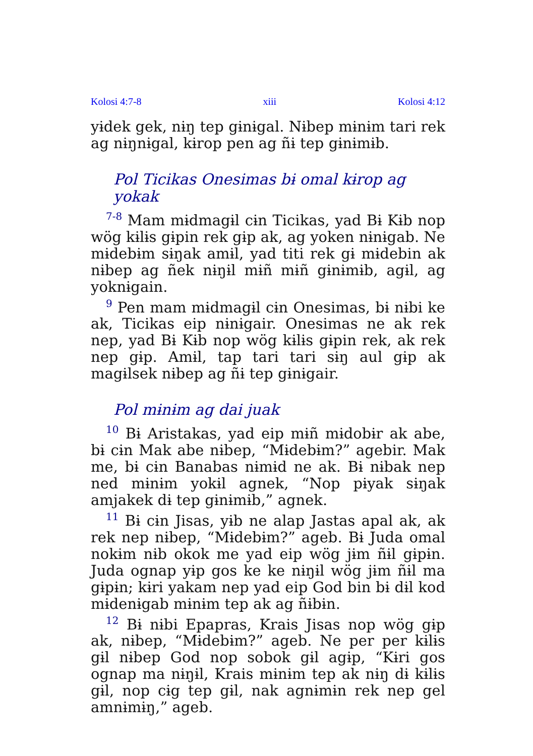Kolosi 4:7-8 xiii Kolosi 4:12
yɨdek gek, nɨŋ tep gɨnɨgal. Nɨbep mɨnɨm tari rek ag nɨŋnɨgal, kɨrop pen ag ñɨ tep gɨnɨmɨb.
Pol Ticikas Onesimas bɨ omal kɨrop ag yokak
<sup>7-8</sup> Mam mɨdmagɨl cɨn Ticikas, yad Bɨ Kɨb nop wög kɨlɨs gɨpin rek gɨp ak, ag yoken nɨnɨgab. Ne mɨdebɨm sɨŋak amɨl, yad titi rek gɨ mɨdebin ak nɨbep ag ñek nɨŋɨl mɨñ mɨñ gɨnɨmɨb, agɨl, ag yoknɨgain.
<sup>9</sup> Pen mam mɨdmagɨl cɨn Onesimas, bɨ nɨbi ke ak, Ticikas eip nɨnɨgair. Onesimas ne ak rek nep, yad Bɨ Kɨb nop wög kɨlɨs gɨpin rek, ak rek nep gɨp. Amɨl, tap tari tari sɨŋ aul gɨp ak magɨlsek nɨbep ag ñɨ tep gɨnɨgair.
Pol mɨnɨm ag dai juak
<sup>10</sup> Bɨ Aristakas, yad eip mɨñ mɨdobɨr ak abe, bɨ cɨn Mak abe nɨbep, “Mɨdebɨm?” agebir. Mak me, bɨ cɨn Banabas nɨmɨd ne ak. Bɨ nɨbak nep ned mɨnɨm yokɨl agnek, “Nop pɨyak sɨŋak amjakek dɨ tep gɨnɨmɨb,” agnek.
<sup>11</sup> Bɨ cɨn Jisas, yɨb ne alap Jastas apal ak, ak rek nep nɨbep, “Mɨdebɨm?” ageb. Bɨ Juda omal nokɨm nɨb okok me yad eip wög jɨm ñɨl gɨpɨn. Juda ognap yɨp gos ke ke nɨŋɨl wög jɨm ñɨl ma gɨpɨn; kɨri yakam nep yad eip God bin bɨ dɨl kod mɨdenɨgab mɨnɨm tep ak ag ñɨbɨn.
<sup>12</sup> Bɨ nɨbi Epapras, Krais Jisas nop wög gɨp ak, nɨbep, “Mɨdebɨm?” ageb. Ne per per kɨlɨs gɨl nɨbep God nop sobok gɨl agɨp, “Kɨri gos ognap ma nɨŋɨl, Krais mɨnɨm tep ak nɨŋ dɨ kɨlɨs gɨl, nop cɨg tep gɨl, nak agnɨmɨn rek nep gel amnɨmɨŋ,” ageb.